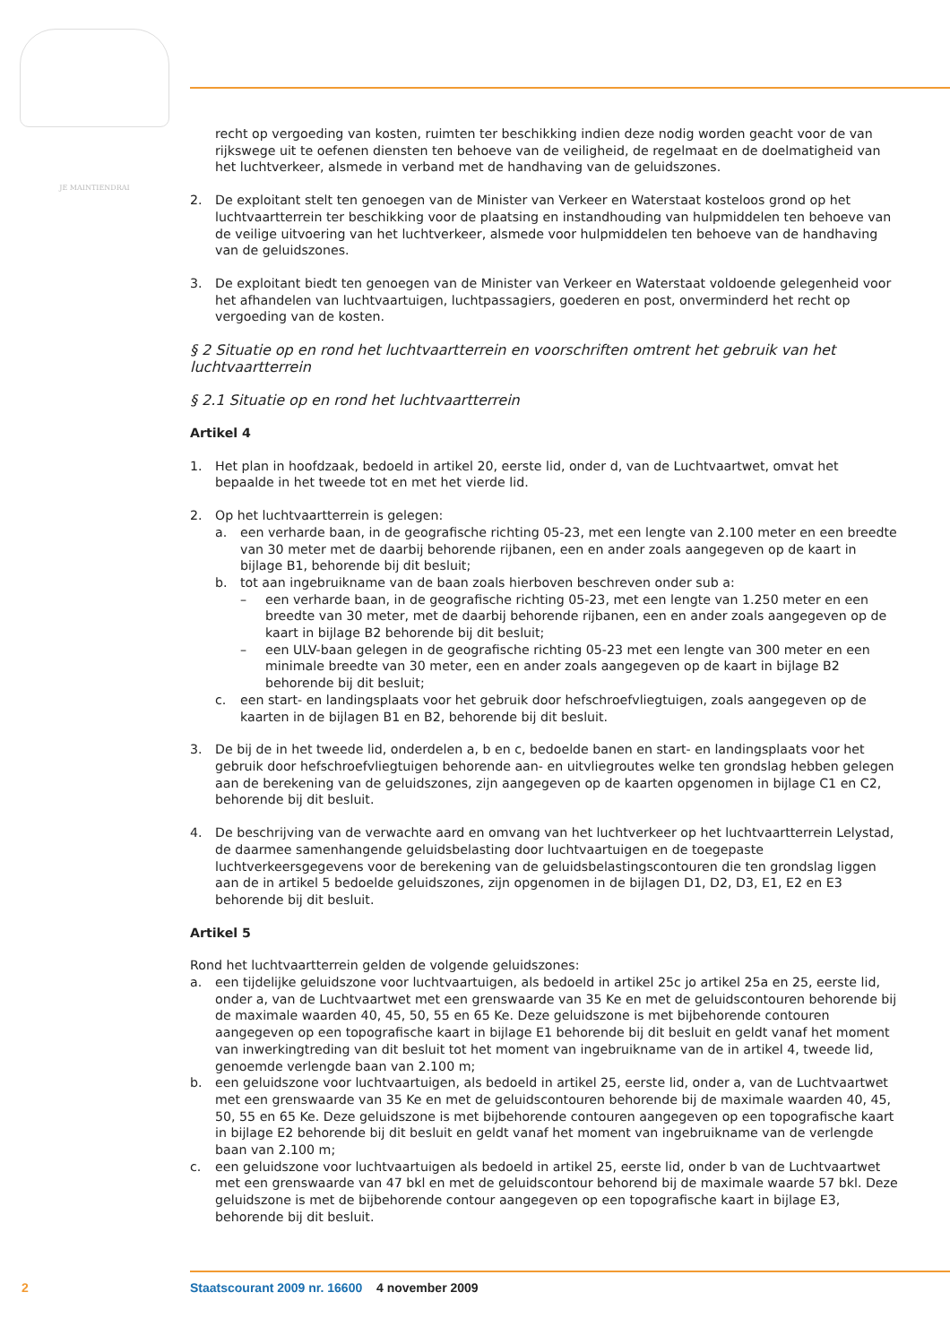JE MAINTIENDRAI
recht op vergoeding van kosten, ruimten ter beschikking indien deze nodig worden geacht voor de van rijkswege uit te oefenen diensten ten behoeve van de veiligheid, de regelmaat en de doelmatigheid van het luchtverkeer, alsmede in verband met de handhaving van de geluidszones.
2. De exploitant stelt ten genoegen van de Minister van Verkeer en Waterstaat kosteloos grond op het luchtvaartterrein ter beschikking voor de plaatsing en instandhouding van hulpmiddelen ten behoeve van de veilige uitvoering van het luchtverkeer, alsmede voor hulpmiddelen ten behoeve van de handhaving van de geluidszones.
3. De exploitant biedt ten genoegen van de Minister van Verkeer en Waterstaat voldoende gelegenheid voor het afhandelen van luchtvaartuigen, luchtpassagiers, goederen en post, onverminderd het recht op vergoeding van de kosten.
§ 2 Situatie op en rond het luchtvaartterrein en voorschriften omtrent het gebruik van het luchtvaartterrein
§ 2.1 Situatie op en rond het luchtvaartterrein
Artikel 4
1. Het plan in hoofdzaak, bedoeld in artikel 20, eerste lid, onder d, van de Luchtvaartwet, omvat het bepaalde in het tweede tot en met het vierde lid.
2. Op het luchtvaartterrein is gelegen:
a. een verharde baan, in de geografische richting 05-23, met een lengte van 2.100 meter en een breedte van 30 meter met de daarbij behorende rijbanen, een en ander zoals aangegeven op de kaart in bijlage B1, behorende bij dit besluit;
b. tot aan ingebruikname van de baan zoals hierboven beschreven onder sub a:
– een verharde baan, in de geografische richting 05-23, met een lengte van 1.250 meter en een breedte van 30 meter, met de daarbij behorende rijbanen, een en ander zoals aangegeven op de kaart in bijlage B2 behorende bij dit besluit;
– een ULV-baan gelegen in de geografische richting 05-23 met een lengte van 300 meter en een minimale breedte van 30 meter, een en ander zoals aangegeven op de kaart in bijlage B2 behorende bij dit besluit;
c. een start- en landingsplaats voor het gebruik door hefschroefvliegtuigen, zoals aangegeven op de kaarten in de bijlagen B1 en B2, behorende bij dit besluit.
3. De bij de in het tweede lid, onderdelen a, b en c, bedoelde banen en start- en landingsplaats voor het gebruik door hefschroefvliegtuigen behorende aan- en uitvliegroutes welke ten grondslag hebben gelegen aan de berekening van de geluidszones, zijn aangegeven op de kaarten opgenomen in bijlage C1 en C2, behorende bij dit besluit.
4. De beschrijving van de verwachte aard en omvang van het luchtverkeer op het luchtvaartterrein Lelystad, de daarmee samenhangende geluidsbelasting door luchtvaartuigen en de toegepaste luchtverkeersgegevens voor de berekening van de geluidsbelastingscontouren die ten grondslag liggen aan de in artikel 5 bedoelde geluidszones, zijn opgenomen in de bijlagen D1, D2, D3, E1, E2 en E3 behorende bij dit besluit.
Artikel 5
Rond het luchtvaartterrein gelden de volgende geluidszones:
a. een tijdelijke geluidszone voor luchtvaartuigen, als bedoeld in artikel 25c jo artikel 25a en 25, eerste lid, onder a, van de Luchtvaartwet met een grenswaarde van 35 Ke en met de geluidscontouren behorende bij de maximale waarden 40, 45, 50, 55 en 65 Ke. Deze geluidszone is met bijbehorende contouren aangegeven op een topografische kaart in bijlage E1 behorende bij dit besluit en geldt vanaf het moment van inwerkingtreding van dit besluit tot het moment van ingebruikname van de in artikel 4, tweede lid, genoemde verlengde baan van 2.100 m;
b. een geluidszone voor luchtvaartuigen, als bedoeld in artikel 25, eerste lid, onder a, van de Luchtvaartwet met een grenswaarde van 35 Ke en met de geluidscontouren behorende bij de maximale waarden 40, 45, 50, 55 en 65 Ke. Deze geluidszone is met bijbehorende contouren aangegeven op een topografische kaart in bijlage E2 behorende bij dit besluit en geldt vanaf het moment van ingebruikname van de verlengde baan van 2.100 m;
c. een geluidszone voor luchtvaartuigen als bedoeld in artikel 25, eerste lid, onder b van de Luchtvaartwet met een grenswaarde van 47 bkl en met de geluidscontour behorend bij de maximale waarde 57 bkl. Deze geluidszone is met de bijbehorende contour aangegeven op een topografische kaart in bijlage E3, behorende bij dit besluit.
2 Staatscourant 2009 nr. 16600 4 november 2009